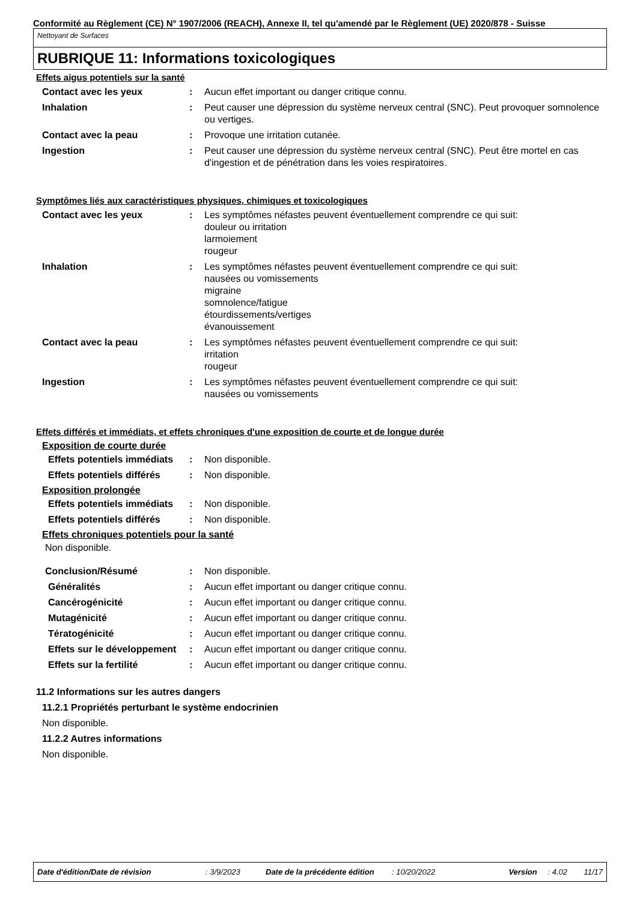Conformité au Règlement (CE) N° 1907/2006 (REACH), Annexe II, tel qu'amendé par le Règlement (UE) 2020/878 - Suisse
Nettoyant de Surfaces
RUBRIQUE 11: Informations toxicologiques
Effets aigus potentiels sur la santé
Contact avec les yeux : Aucun effet important ou danger critique connu.
Inhalation : Peut causer une dépression du système nerveux central (SNC). Peut provoquer somnolence ou vertiges.
Contact avec la peau : Provoque une irritation cutanée.
Ingestion : Peut causer une dépression du système nerveux central (SNC). Peut être mortel en cas d'ingestion et de pénétration dans les voies respiratoires.
Symptômes liés aux caractéristiques physiques, chimiques et toxicologiques
Contact avec les yeux : Les symptômes néfastes peuvent éventuellement comprendre ce qui suit:
douleur ou irritation
larmoiement
rougeur
Inhalation : Les symptômes néfastes peuvent éventuellement comprendre ce qui suit:
nausées ou vomissements
migraine
somnolence/fatigue
étourdissements/vertiges
évanouissement
Contact avec la peau : Les symptômes néfastes peuvent éventuellement comprendre ce qui suit:
irritation
rougeur
Ingestion : Les symptômes néfastes peuvent éventuellement comprendre ce qui suit:
nausées ou vomissements
Effets différés et immédiats, et effets chroniques d'une exposition de courte et de longue durée
Exposition de courte durée
Effets potentiels immédiats
: Non disponible.
Effets potentiels différés
: Non disponible.
Exposition prolongée
Effets potentiels immédiats
: Non disponible.
Effets potentiels différés
: Non disponible.
Effets chroniques potentiels pour la santé
Non disponible.
Conclusion/Résumé : Non disponible.
Généralités : Aucun effet important ou danger critique connu.
Cancérogénicité : Aucun effet important ou danger critique connu.
Mutagénicité : Aucun effet important ou danger critique connu.
Tératogénicité : Aucun effet important ou danger critique connu.
Effets sur le développement
: Aucun effet important ou danger critique connu.
Effets sur la fertilité : Aucun effet important ou danger critique connu.
11.2 Informations sur les autres dangers
11.2.1 Propriétés perturbant le système endocrinien
Non disponible.
11.2.2 Autres informations
Non disponible.
Date d'édition/Date de révision: 3/9/2023 Date de la précédente édition: 10/20/2022 Version: 4.02 11/17